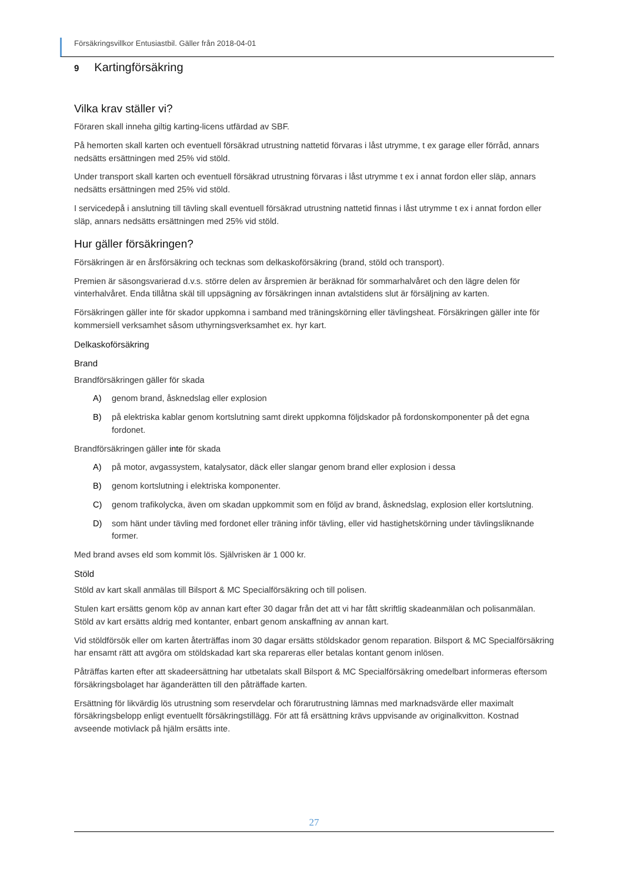Försäkringsvillkor Entusiastbil. Gäller från 2018-04-01
9 Kartingförsäkring
Vilka krav ställer vi?
Föraren skall inneha giltig karting-licens utfärdad av SBF.
På hemorten skall karten och eventuell försäkrad utrustning nattetid förvaras i låst utrymme, t ex garage eller förråd, annars nedsätts ersättningen med 25% vid stöld.
Under transport skall karten och eventuell försäkrad utrustning förvaras i låst utrymme t ex i annat fordon eller släp, annars nedsätts ersättningen med 25% vid stöld.
I servicedepå i anslutning till tävling skall eventuell försäkrad utrustning nattetid finnas i låst utrymme t ex i annat fordon eller släp, annars nedsätts ersättningen med 25% vid stöld.
Hur gäller försäkringen?
Försäkringen är en årsförsäkring och tecknas som delkaskoförsäkring (brand, stöld och transport).
Premien är säsongsvarierad d.v.s. större delen av årspremien är beräknad för sommarhalvåret och den lägre delen för vinterhalvåret. Enda tillåtna skäl till uppsägning av försäkringen innan avtalstidens slut är försäljning av karten.
Försäkringen gäller inte för skador uppkomna i samband med träningskörning eller tävlingsheat. Försäkringen gäller inte för kommersiell verksamhet såsom uthyrningsverksamhet ex. hyr kart.
Delkaskoförsäkring
Brand
Brandförsäkringen gäller för skada
A) genom brand, åsknedslag eller explosion
B) på elektriska kablar genom kortslutning samt direkt uppkomna följdskador på fordonskomponenter på det egna fordonet.
Brandförsäkringen gäller inte för skada
A) på motor, avgassystem, katalysator, däck eller slangar genom brand eller explosion i dessa
B) genom kortslutning i elektriska komponenter.
C) genom trafikolycka, även om skadan uppkommit som en följd av brand, åsknedslag, explosion eller kortslutning.
D) som hänt under tävling med fordonet eller träning inför tävling, eller vid hastighetskörning under tävlingsliknande former.
Med brand avses eld som kommit lös. Självrisken är 1 000 kr.
Stöld
Stöld av kart skall anmälas till Bilsport & MC Specialförsäkring och till polisen.
Stulen kart ersätts genom köp av annan kart efter 30 dagar från det att vi har fått skriftlig skadeanmälan och polisanmälan. Stöld av kart ersätts aldrig med kontanter, enbart genom anskaffning av annan kart.
Vid stöldförsök eller om karten återträffas inom 30 dagar ersätts stöldskador genom reparation. Bilsport & MC Specialförsäkring har ensamt rätt att avgöra om stöldskadad kart ska repareras eller betalas kontant genom inlösen.
Påträffas karten efter att skadeersättning har utbetalats skall Bilsport & MC Specialförsäkring omedelbart informeras eftersom försäkringsbolaget har äganderätten till den påträffade karten.
Ersättning för likvärdig lös utrustning som reservdelar och förarutrustning lämnas med marknadsvärde eller maximalt försäkringsbelopp enligt eventuellt försäkringstillägg. För att få ersättning krävs uppvisande av originalkvitton. Kostnad avseende motivlack på hjälm ersätts inte.
27